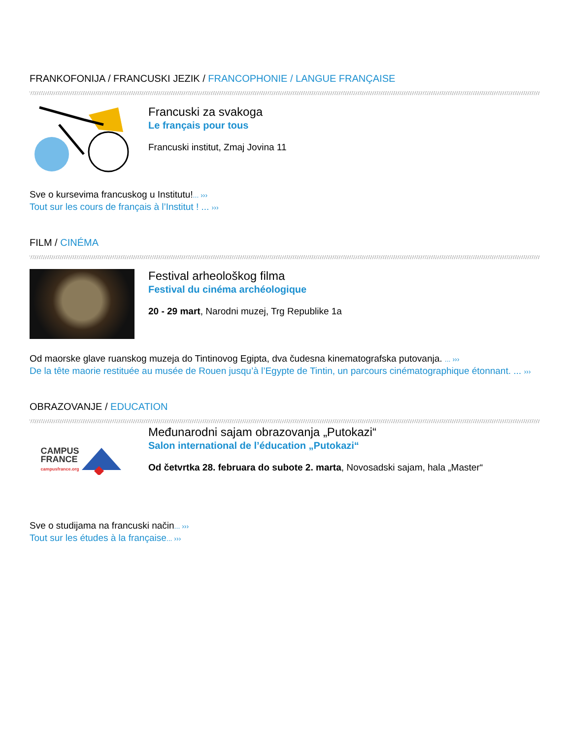FRANKOFONIJA / FRANCUSKI JEZIK / FRANCOPHONIE / LANGUE FRANÇAISE
Francuski za svakoga
Le français pour tous
Francuski institut, Zmaj Jovina 11
Sve o kursevima francuskog u Institutu!... ›››
Tout sur les cours de français à l’Institut ! ... ›››
FILM / CINÉMA
Festival arheološkog filma
Festival du cinéma archéologique
20 - 29 mart, Narodni muzej, Trg Republike 1a
Od maorske glave ruanskog muzeja do Tintinovog Egipta, dva čudesna kinematografska putovanja. ... ›››
De la tête maorie restituée au musée de Rouen jusqu’à l’Egypte de Tintin, un parcours cinématographique étonnant. ... ›››
OBRAZOVANJE / EDUCATION
CAMPUS
FRANCE
campusfrance.org
Međunarodni sajam obrazovanja „Putokazi“
Salon international de l’éducation „Putokazi“
Od četvrtka 28. februara do subote 2. marta, Novosadski sajam, hala „Master“
Sve o studijama na francuski način... ›››
Tout sur les études à la française... ›››